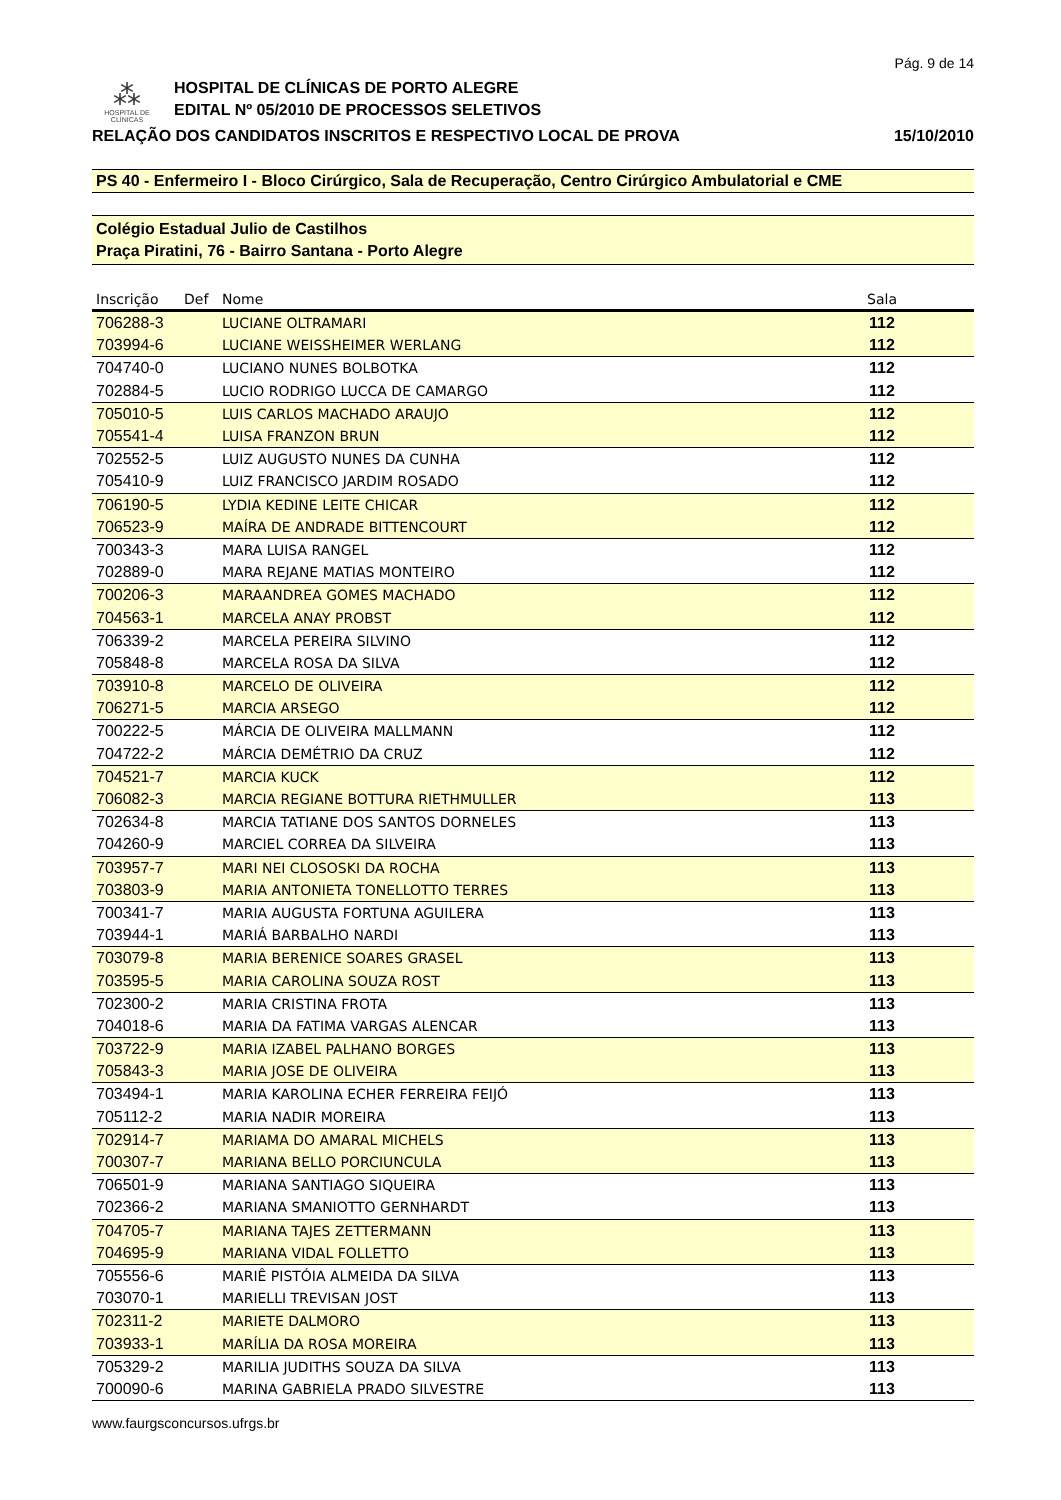Pág. 9 de 14
⁂
HOSPITAL DE
CLÍNICAS
HOSPITAL DE CLÍNICAS DE PORTO ALEGRE
EDITAL Nº 05/2010 DE PROCESSOS SELETIVOS
RELAÇÃO DOS CANDIDATOS INSCRITOS E RESPECTIVO LOCAL DE PROVA 15/10/2010
PS 40 - Enfermeiro I - Bloco Cirúrgico, Sala de Recuperação, Centro Cirúrgico Ambulatorial e CME
Colégio Estadual Julio de Castilhos
Praça Piratini, 76 - Bairro Santana - Porto Alegre
| Inscrição | Def | Nome | Sala | |
| --- | --- | --- | --- | --- |
| 706288-3 | | LUCIANE OLTRAMARI | 112 | |
| 703994-6 | | LUCIANE WEISSHEIMER WERLANG | 112 | |
| 704740-0 | | LUCIANO NUNES BOLBOTKA | 112 | |
| 702884-5 | | LUCIO RODRIGO LUCCA DE CAMARGO | 112 | |
| 705010-5 | | LUIS CARLOS MACHADO ARAUJO | 112 | |
| 705541-4 | | LUISA FRANZON BRUN | 112 | |
| 702552-5 | | LUIZ AUGUSTO NUNES DA CUNHA | 112 | |
| 705410-9 | | LUIZ FRANCISCO JARDIM ROSADO | 112 | |
| 706190-5 | | LYDIA KEDINE LEITE CHICAR | 112 | |
| 706523-9 | | MAÍRA DE ANDRADE BITTENCOURT | 112 | |
| 700343-3 | | MARA LUISA RANGEL | 112 | |
| 702889-0 | | MARA REJANE MATIAS MONTEIRO | 112 | |
| 700206-3 | | MARAANDREA GOMES MACHADO | 112 | |
| 704563-1 | | MARCELA ANAY PROBST | 112 | |
| 706339-2 | | MARCELA PEREIRA SILVINO | 112 | |
| 705848-8 | | MARCELA ROSA DA SILVA | 112 | |
| 703910-8 | | MARCELO DE OLIVEIRA | 112 | |
| 706271-5 | | MARCIA ARSEGO | 112 | |
| 700222-5 | | MÁRCIA DE OLIVEIRA MALLMANN | 112 | |
| 704722-2 | | MÁRCIA DEMÉTRIO DA CRUZ | 112 | |
| 704521-7 | | MARCIA KUCK | 112 | |
| 706082-3 | | MARCIA REGIANE BOTTURA RIETHMULLER | 113 | |
| 702634-8 | | MARCIA TATIANE DOS SANTOS DORNELES | 113 | |
| 704260-9 | | MARCIEL CORREA DA SILVEIRA | 113 | |
| 703957-7 | | MARI NEI CLOSOSKI DA ROCHA | 113 | |
| 703803-9 | | MARIA ANTONIETA TONELLOTTO TERRES | 113 | |
| 700341-7 | | MARIA AUGUSTA FORTUNA AGUILERA | 113 | |
| 703944-1 | | MARIÁ BARBALHO NARDI | 113 | |
| 703079-8 | | MARIA BERENICE SOARES GRASEL | 113 | |
| 703595-5 | | MARIA CAROLINA SOUZA ROST | 113 | |
| 702300-2 | | MARIA CRISTINA FROTA | 113 | |
| 704018-6 | | MARIA DA FATIMA VARGAS ALENCAR | 113 | |
| 703722-9 | | MARIA IZABEL PALHANO BORGES | 113 | |
| 705843-3 | | MARIA JOSE DE OLIVEIRA | 113 | |
| 703494-1 | | MARIA KAROLINA ECHER FERREIRA FEIJÓ | 113 | |
| 705112-2 | | MARIA NADIR MOREIRA | 113 | |
| 702914-7 | | MARIAMA DO AMARAL MICHELS | 113 | |
| 700307-7 | | MARIANA BELLO PORCIUNCULA | 113 | |
| 706501-9 | | MARIANA SANTIAGO SIQUEIRA | 113 | |
| 702366-2 | | MARIANA SMANIOTTO GERNHARDT | 113 | |
| 704705-7 | | MARIANA TAJES ZETTERMANN | 113 | |
| 704695-9 | | MARIANA VIDAL FOLLETTO | 113 | |
| 705556-6 | | MARIÊ PISTÓIA ALMEIDA DA SILVA | 113 | |
| 703070-1 | | MARIELLI TREVISAN JOST | 113 | |
| 702311-2 | | MARIETE DALMORO | 113 | |
| 703933-1 | | MARÍLIA DA ROSA MOREIRA | 113 | |
| 705329-2 | | MARILIA JUDITHS SOUZA DA SILVA | 113 | |
| 700090-6 | | MARINA GABRIELA PRADO SILVESTRE | 113 | |
www.faurgsconcursos.ufrgs.br